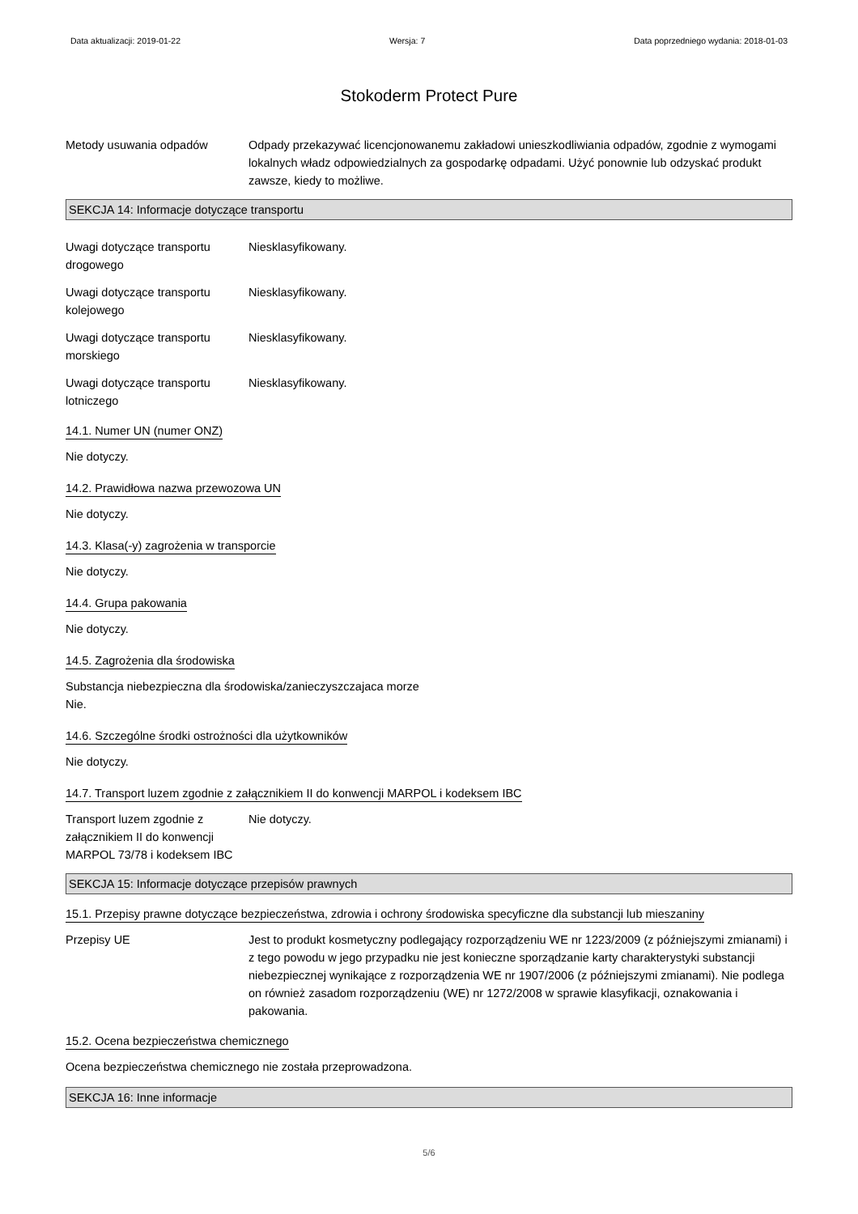Data aktualizacji: 2019-01-22 Wersja: 7 Data poprzedniego wydania: 2018-01-03
Stokoderm Protect Pure
Metody usuwania odpadów Odpady przekazywać licencjonowanemu zakładowi unieszkodliwiania odpadów, zgodnie z wymogami lokalnych władz odpowiedzialnych za gospodarkę odpadami. Użyć ponownie lub odzyskać produkt zawsze, kiedy to możliwe.
SEKCJA 14: Informacje dotyczące transportu
Uwagi dotyczące transportu drogowego
Niesklasyfikowany.
Uwagi dotyczące transportu kolejowego
Niesklasyfikowany.
Uwagi dotyczące transportu morskiego
Niesklasyfikowany.
Uwagi dotyczące transportu lotniczego
Niesklasyfikowany.
14.1. Numer UN (numer ONZ)
Nie dotyczy.
14.2. Prawidłowa nazwa przewozowa UN
Nie dotyczy.
14.3. Klasa(-y) zagrożenia w transporcie
Nie dotyczy.
14.4. Grupa pakowania
Nie dotyczy.
14.5. Zagrożenia dla środowiska
Substancja niebezpieczna dla środowiska/zanieczyszczajaca morze
Nie.
14.6. Szczególne środki ostrożności dla użytkowników
Nie dotyczy.
14.7. Transport luzem zgodnie z załącznikiem II do konwencji MARPOL i kodeksem IBC
Transport luzem zgodnie z załącznikiem II do konwencji MARPOL 73/78 i kodeksem IBC
Nie dotyczy.
SEKCJA 15: Informacje dotyczące przepisów prawnych
15.1. Przepisy prawne dotyczące bezpieczeństwa, zdrowia i ochrony środowiska specyficzne dla substancji lub mieszaniny
Przepisy UE Jest to produkt kosmetyczny podlegający rozporządzeniu WE nr 1223/2009 (z późniejszymi zmianami) i z tego powodu w jego przypadku nie jest konieczne sporządzanie karty charakterystyki substancji niebezpiecznej wynikające z rozporządzenia WE nr 1907/2006 (z późniejszymi zmianami). Nie podlega on również zasadom rozporządzeniu (WE) nr 1272/2008 w sprawie klasyfikacji, oznakowania i pakowania.
15.2. Ocena bezpieczeństwa chemicznego
Ocena bezpieczeństwa chemicznego nie została przeprowadzona.
SEKCJA 16: Inne informacje
5/6